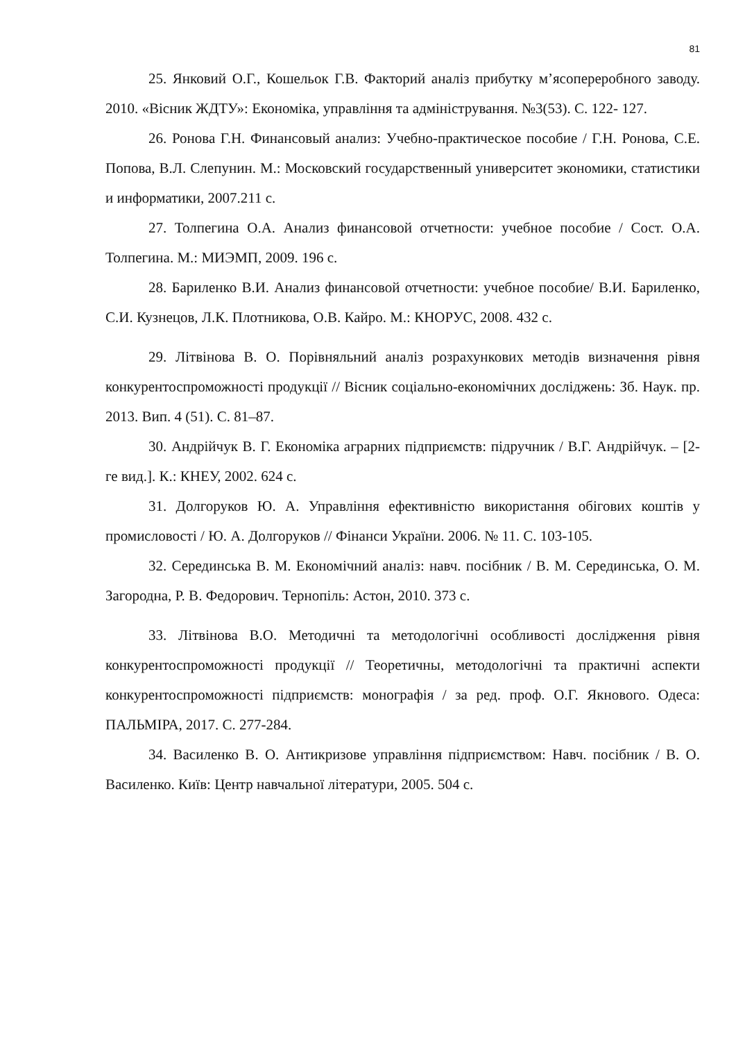81
25. Янковий О.Г., Кошельок Г.В. Факторий аналіз прибутку м’ясопереробного заводу. 2010. «Вісник ЖДТУ»: Економіка, управління та адміністрування. №3(53). С. 122- 127.
26. Ронова Г.Н. Финансовый анализ: Учебно-практическое пособие / Г.Н. Ронова, С.Е. Попова, В.Л. Слепунин. М.: Московский государственный университет экономики, статистики и информатики, 2007.211 с.
27. Толпегина О.А. Анализ финансовой отчетности: учебное пособие / Сост. О.А. Толпегина. М.: МИЭМП, 2009. 196 с.
28. Бариленко В.И. Анализ финансовой отчетности: учебное пособие/ В.И. Бариленко, С.И. Кузнецов, Л.К. Плотникова, О.В. Кайро. М.: КНОРУС, 2008. 432 с.
29. Літвінова В. О. Порівняльний аналіз розрахункових методів визначення рівня конкурентоспроможності продукції // Вісник соціально-економічних досліджень: Зб. Наук. пр. 2013. Вип. 4 (51). С. 81–87.
30. Андрійчук В. Г. Економіка аграрних підприємств: підручник / В.Г. Андрійчук. – [2-ге вид.]. К.: КНЕУ, 2002. 624 с.
31. Долгоруков Ю. А. Управління ефективністю використання обігових коштів у промисловості / Ю. А. Долгоруков // Фінанси України. 2006. № 11. С. 103-105.
32. Серединська В. М. Економічний аналіз: навч. посібник / В. М. Серединська, О. М. Загородна, Р. В. Федорович. Тернопіль: Астон, 2010. 373 с.
33. Літвінова В.О. Методичні та методологічні особливості дослідження рівня конкурентоспроможності продукції // Теоретичны, методологічні та практичні аспекти конкурентоспроможності підприємств: монографія / за ред. проф. О.Г. Якнового. Одеса: ПАЛЬМІРА, 2017. С. 277-284.
34. Василенко В. О. Антикризове управління підприємством: Навч. посібник / В. О. Василенко. Київ: Центр навчальної літератури, 2005. 504 с.